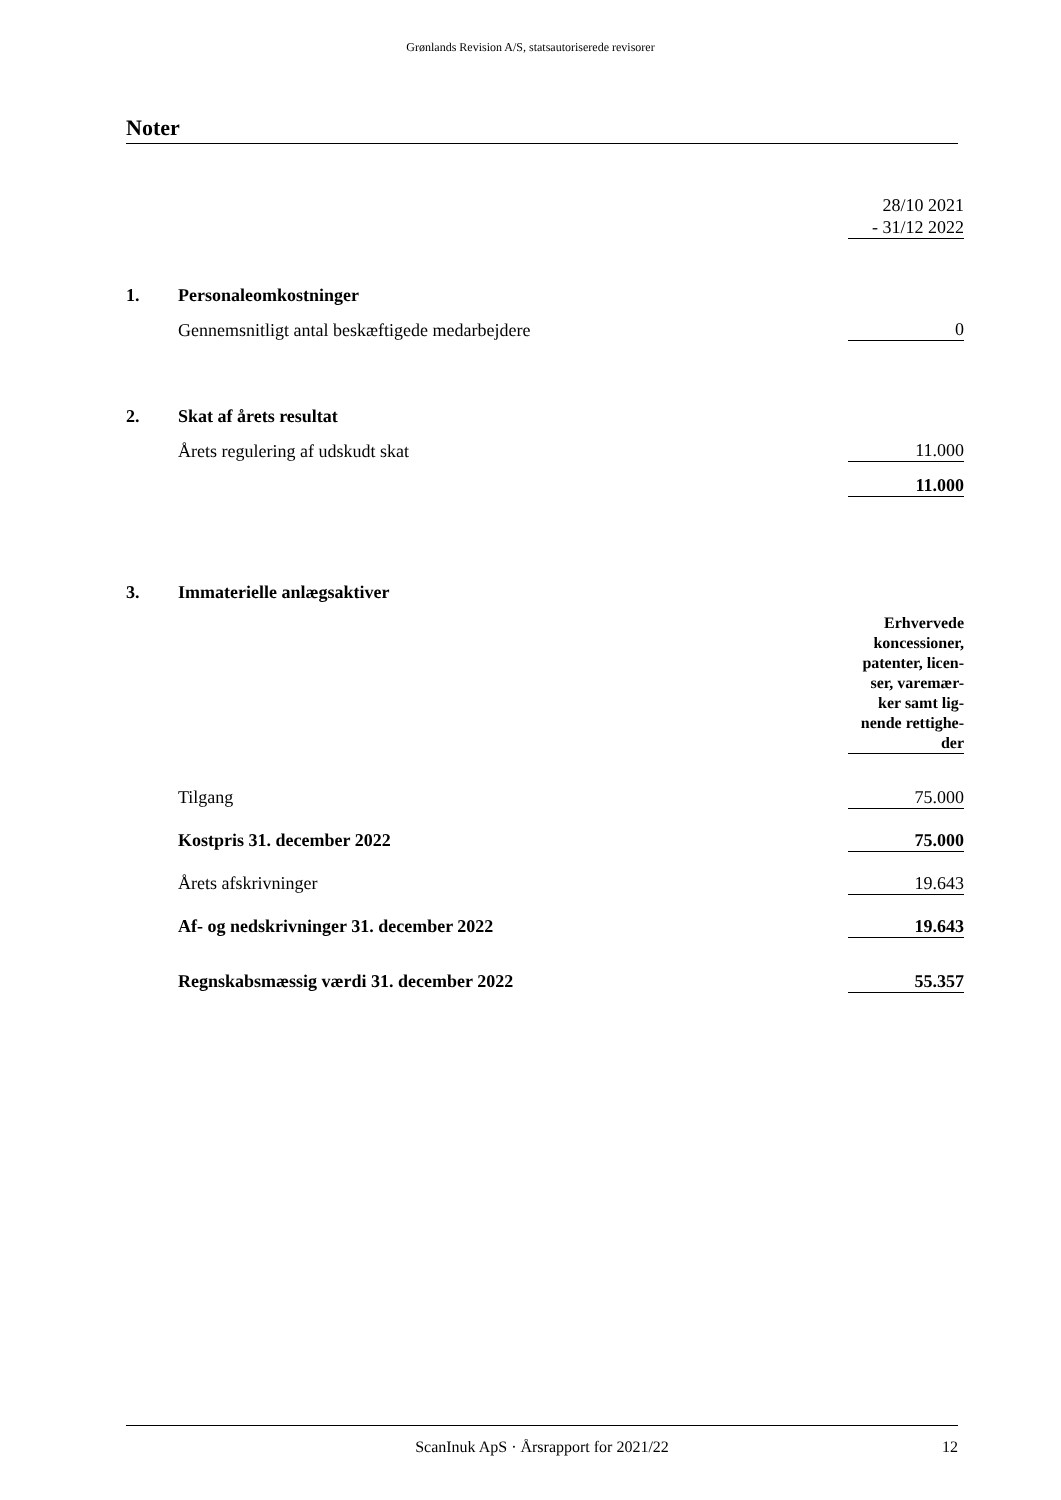Grønlands Revision A/S, statsautoriserede revisorer
Noter
| | | 28/10 2021 - 31/12 2022 |
| 1. | Personaleomkostninger | |
| | Gennemsnitligt antal beskæftigede medarbejdere | 0 |
| 2. | Skat af årets resultat | |
| | Årets regulering af udskudt skat | 11.000 |
| | | 11.000 |
| 3. | Immaterielle anlægsaktiver | |
| | | Erhvervede koncessioner, patenter, licen-ser, varemær-ker samt lig-nende rettighe-der |
| | Tilgang | 75.000 |
| | Kostpris 31. december 2022 | 75.000 |
| | Årets afskrivninger | 19.643 |
| | Af- og nedskrivninger 31. december 2022 | 19.643 |
| | Regnskabsmæssig værdi 31. december 2022 | 55.357 |
ScanInuk ApS · Årsrapport for 2021/22 12